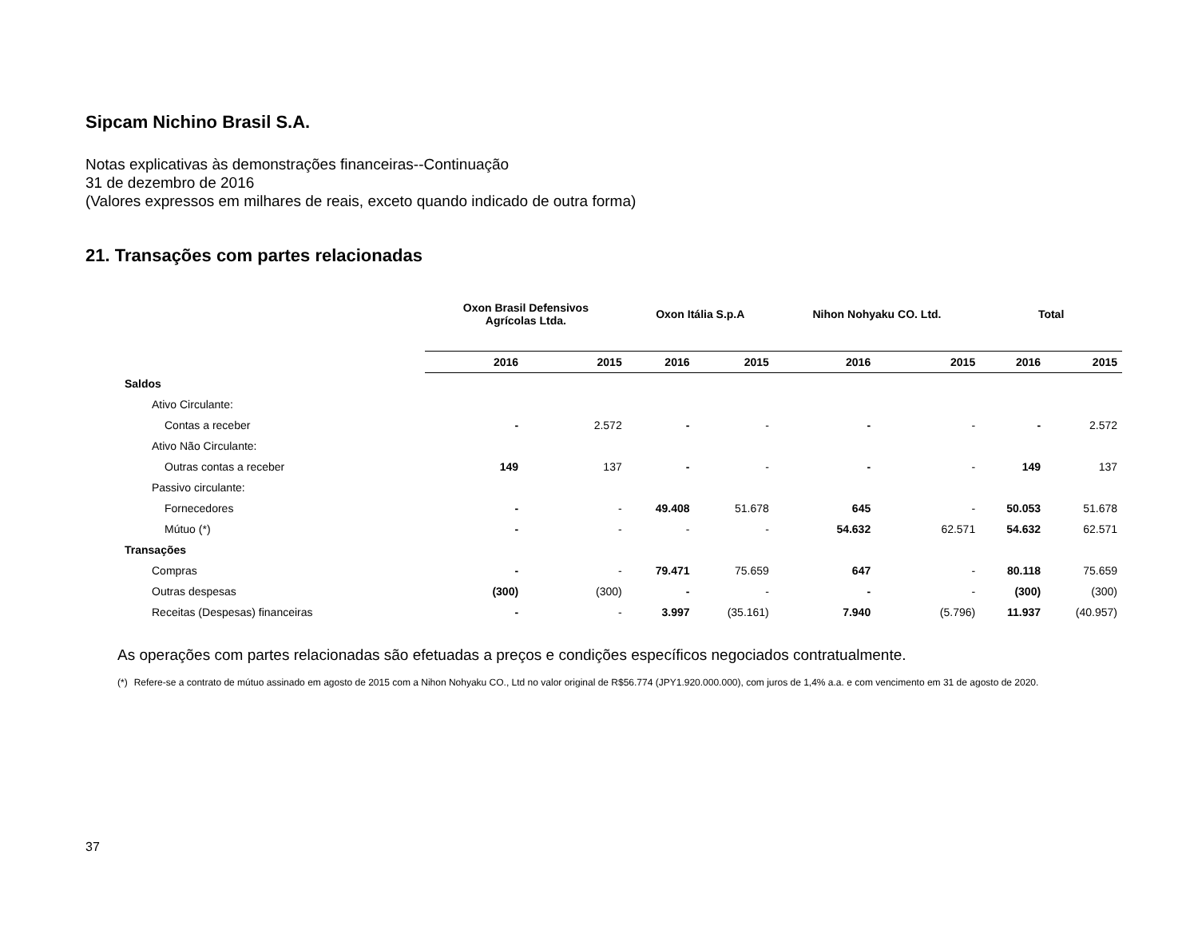Sipcam Nichino Brasil S.A.
Notas explicativas às demonstrações financeiras--Continuação
31 de dezembro de 2016
(Valores expressos em milhares de reais, exceto quando indicado de outra forma)
21. Transações com partes relacionadas
| | Oxon Brasil Defensivos Agrícolas Ltda. | | Oxon Itália S.p.A | | Nihon Nohyaku CO. Ltd. | | Total | |
| --- | --- | --- | --- | --- | --- | --- | --- | --- |
| | 2016 | 2015 | 2016 | 2015 | 2016 | 2015 | 2016 | 2015 |
| Saldos | | | | | | | | |
| Ativo Circulante: | | | | | | | | |
| Contas a receber | - | 2.572 | - | - | - | - | - | 2.572 |
| Ativo Não Circulante: | | | | | | | | |
| Outras contas a receber | 149 | 137 | - | - | - | - | 149 | 137 |
| Passivo circulante: | | | | | | | | |
| Fornecedores | - | - | 49.408 | 51.678 | 645 | - | 50.053 | 51.678 |
| Mútuo (*) | - | - | - | - | 54.632 | 62.571 | 54.632 | 62.571 |
| Transações | | | | | | | | |
| Compras | - | - | 79.471 | 75.659 | 647 | - | 80.118 | 75.659 |
| Outras despesas | (300) | (300) | - | - | - | - | (300) | (300) |
| Receitas (Despesas) financeiras | - | - | 3.997 | (35.161) | 7.940 | (5.796) | 11.937 | (40.957) |
As operações com partes relacionadas são efetuadas a preços e condições específicos negociados contratualmente.
(*) Refere-se a contrato de mútuo assinado em agosto de 2015 com a Nihon Nohyaku CO., Ltd no valor original de R$56.774 (JPY1.920.000.000), com juros de 1,4% a.a. e com vencimento em 31 de agosto de 2020.
37